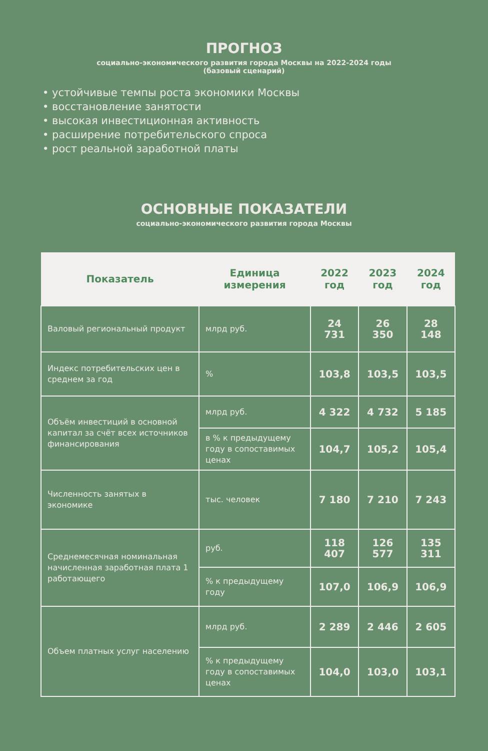ПРОГНОЗ
социально-экономического развития города Москвы на 2022-2024 годы
(базовый сценарий)
• устойчивые темпы роста экономики Москвы
• восстановление занятости
• высокая инвестиционная активность
• расширение потребительского спроса
• рост реальной заработной платы
ОСНОВНЫЕ ПОКАЗАТЕЛИ
социально-экономического развития города Москвы
| Показатель | Единица измерения | 2022 год | 2023 год | 2024 год |
| --- | --- | --- | --- | --- |
| Валовый региональный продукт | млрд руб. | 24 731 | 26 350 | 28 148 |
| Индекс потребительских цен в среднем за год | % | 103,8 | 103,5 | 103,5 |
| Объём инвестиций в основной капитал за счёт всех источников финансирования | млрд руб. | 4 322 | 4 732 | 5 185 |
| | в % к предыдущему году в сопоставимых ценах | 104,7 | 105,2 | 105,4 |
| Численность занятых в экономике | тыс. человек | 7 180 | 7 210 | 7 243 |
| Среднемесячная номинальная начисленная заработная плата 1 работающего | руб. | 118 407 | 126 577 | 135 311 |
| | % к предыдущему году | 107,0 | 106,9 | 106,9 |
| Объем платных услуг населению | млрд руб. | 2 289 | 2 446 | 2 605 |
| | % к предыдущему году в сопоставимых ценах | 104,0 | 103,0 | 103,1 |